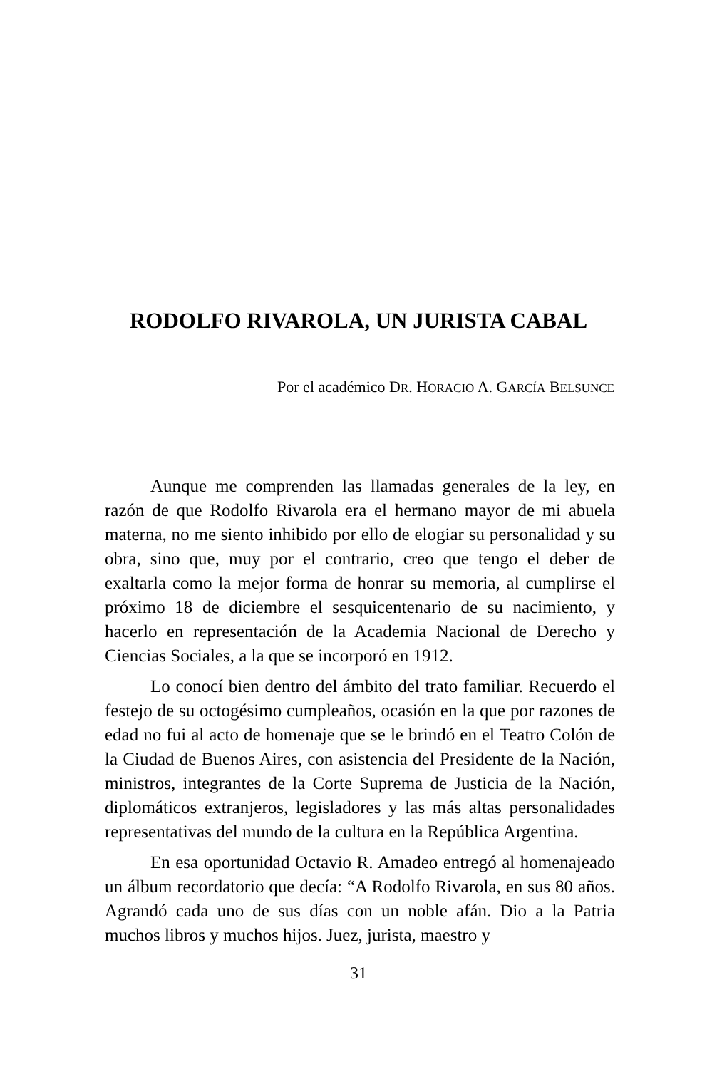RODOLFO RIVAROLA, UN JURISTA CABAL
Por el académico DR. HORACIO A. GARCÍA BELSUNCE
Aunque me comprenden las llamadas generales de la ley, en razón de que Rodolfo Rivarola era el hermano mayor de mi abuela materna, no me siento inhibido por ello de elogiar su personalidad y su obra, sino que, muy por el contrario, creo que tengo el deber de exaltarla como la mejor forma de honrar su memoria, al cumplirse el próximo 18 de diciembre el sesquicentenario de su nacimiento, y hacerlo en representación de la Academia Nacional de Derecho y Ciencias Sociales, a la que se incorporó en 1912.
Lo conocí bien dentro del ámbito del trato familiar. Recuerdo el festejo de su octogésimo cumpleaños, ocasión en la que por razones de edad no fui al acto de homenaje que se le brindó en el Teatro Colón de la Ciudad de Buenos Aires, con asistencia del Presidente de la Nación, ministros, integrantes de la Corte Suprema de Justicia de la Nación, diplomáticos extranjeros, legisladores y las más altas personalidades representativas del mundo de la cultura en la República Argentina.
En esa oportunidad Octavio R. Amadeo entregó al homenajeado un álbum recordatorio que decía: “A Rodolfo Rivarola, en sus 80 años. Agrandó cada uno de sus días con un noble afán. Dio a la Patria muchos libros y muchos hijos. Juez, jurista, maestro y
31